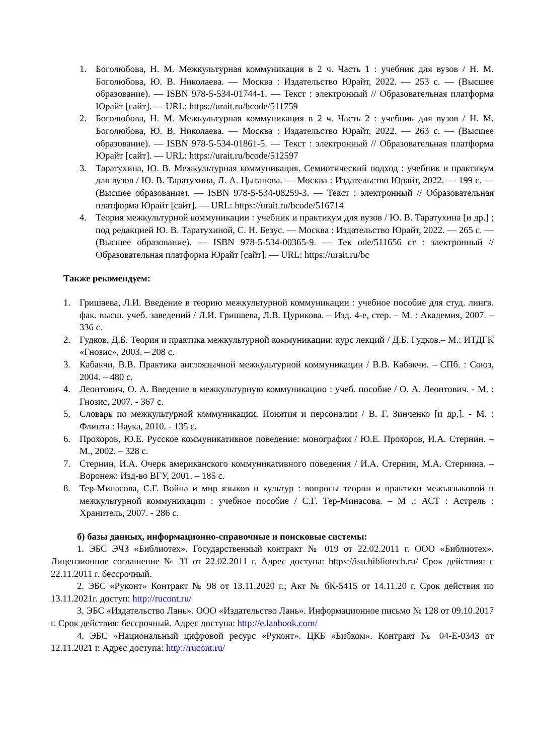1. Боголюбова, Н. М. Межкультурная коммуникация в 2 ч. Часть 1 : учебник для вузов / Н. М. Боголюбова, Ю. В. Николаева. — Москва : Издательство Юрайт, 2022. — 253 с. — (Высшее образование). — ISBN 978-5-534-01744-1. — Текст : электронный // Образовательная платформа Юрайт [сайт]. — URL: https://urait.ru/bcode/511759
2. Боголюбова, Н. М. Межкультурная коммуникация в 2 ч. Часть 2 : учебник для вузов / Н. М. Боголюбова, Ю. В. Николаева. — Москва : Издательство Юрайт, 2022. — 263 с. — (Высшее образование). — ISBN 978-5-534-01861-5. — Текст : электронный // Образовательная платформа Юрайт [сайт]. — URL: https://urait.ru/bcode/512597
3. Таратухина, Ю. В. Межкультурная коммуникация. Семиотический подход : учебник и практикум для вузов / Ю. В. Таратухина, Л. А. Цыганова. — Москва : Издательство Юрайт, 2022. — 199 с. — (Высшее образование). — ISBN 978-5-534-08259-3. — Текст : электронный // Образовательная платформа Юрайт [сайт]. — URL: https://urait.ru/bcode/516714
4. Теория межкультурной коммуникации : учебник и практикум для вузов / Ю. В. Таратухина [и др.] ; под редакцией Ю. В. Таратухиной, С. Н. Безус. — Москва : Издательство Юрайт, 2022. — 265 с. — (Высшее образование). — ISBN 978-5-534-00365-9. — Тек ode/511656 ст : электронный // Образовательная платформа Юрайт [сайт]. — URL: https://urait.ru/bc
Также рекомендуем:
1. Гришаева, Л.И. Введение в теорию межкультурной коммуникации : учебное пособие для студ. лингв. фак. высш. учеб. заведений / Л.И. Гришаева, Л.В. Цурикова. – Изд. 4-е, стер. – М. : Академия, 2007. – 336 с.
2. Гудков, Д.Б. Теория и практика межкультурной коммуникации: курс лекций / Д.Б. Гудков.– М.: ИТДГК «Гнозис», 2003. – 208 с.
3. Кабакчи, В.В. Практика англоязычной межкультурной коммуникации / В.В. Кабакчи. – СПб. : Союз, 2004. – 480 с.
4. Леонтович, О. А. Введение в межкультурную коммуникацию : учеб. пособие / О. А. Леонтович. - М. : Гнозис, 2007. - 367 с.
5. Словарь по межкультурной коммуникации. Понятия и персоналии / В. Г. Зинченко [и др.]. - М. : Флинта : Наука, 2010. - 135 с.
6. Прохоров, Ю.Е. Русское коммуникативное поведение: монография / Ю.Е. Прохоров, И.А. Стернин. – М., 2002. – 328 с.
7. Стернин, И.А. Очерк американского коммуникативного поведения / И.А. Стернин, М.А. Стернина. – Воронеж: Изд-во ВГУ, 2001. – 185 с.
8. Тер-Минасова, С.Г. Война и мир языков и культур : вопросы теории и практики межъязыковой и межкультурной коммуникации : учебное пособие / С.Г. Тер-Минасова. – М .: АСТ : Астрель : Хранитель, 2007. - 286 с.
б) базы данных, информационно-справочные и поисковые системы:
1. ЭБС ЭЧЗ «Библиотех». Государственный контракт № 019 от 22.02.2011 г. ООО «Библиотех». Лицензионное соглашение № 31 от 22.02.2011 г. Адрес доступа: https://isu.bibliotech.ru/ Срок действия: с 22.11.2011 г. бессрочный.
2. ЭБС «Руконт» Контракт № 98 от 13.11.2020 г.; Акт № бК-5415 от 14.11.20 г. Срок действия по 13.11.2021г. доступ: http://rucont.ru/
3. ЭБС «Издательство Лань». ООО «Издательство Лань». Информационное письмо № 128 от 09.10.2017 г. Срок действия: бессрочный. Адрес доступа: http://e.lanbook.com/
4. ЭБС «Национальный цифровой ресурс «Руконт». ЦКБ «Бибком». Контракт № 04-Е-0343 от 12.11.2021 г. Адрес доступа: http://rucont.ru/